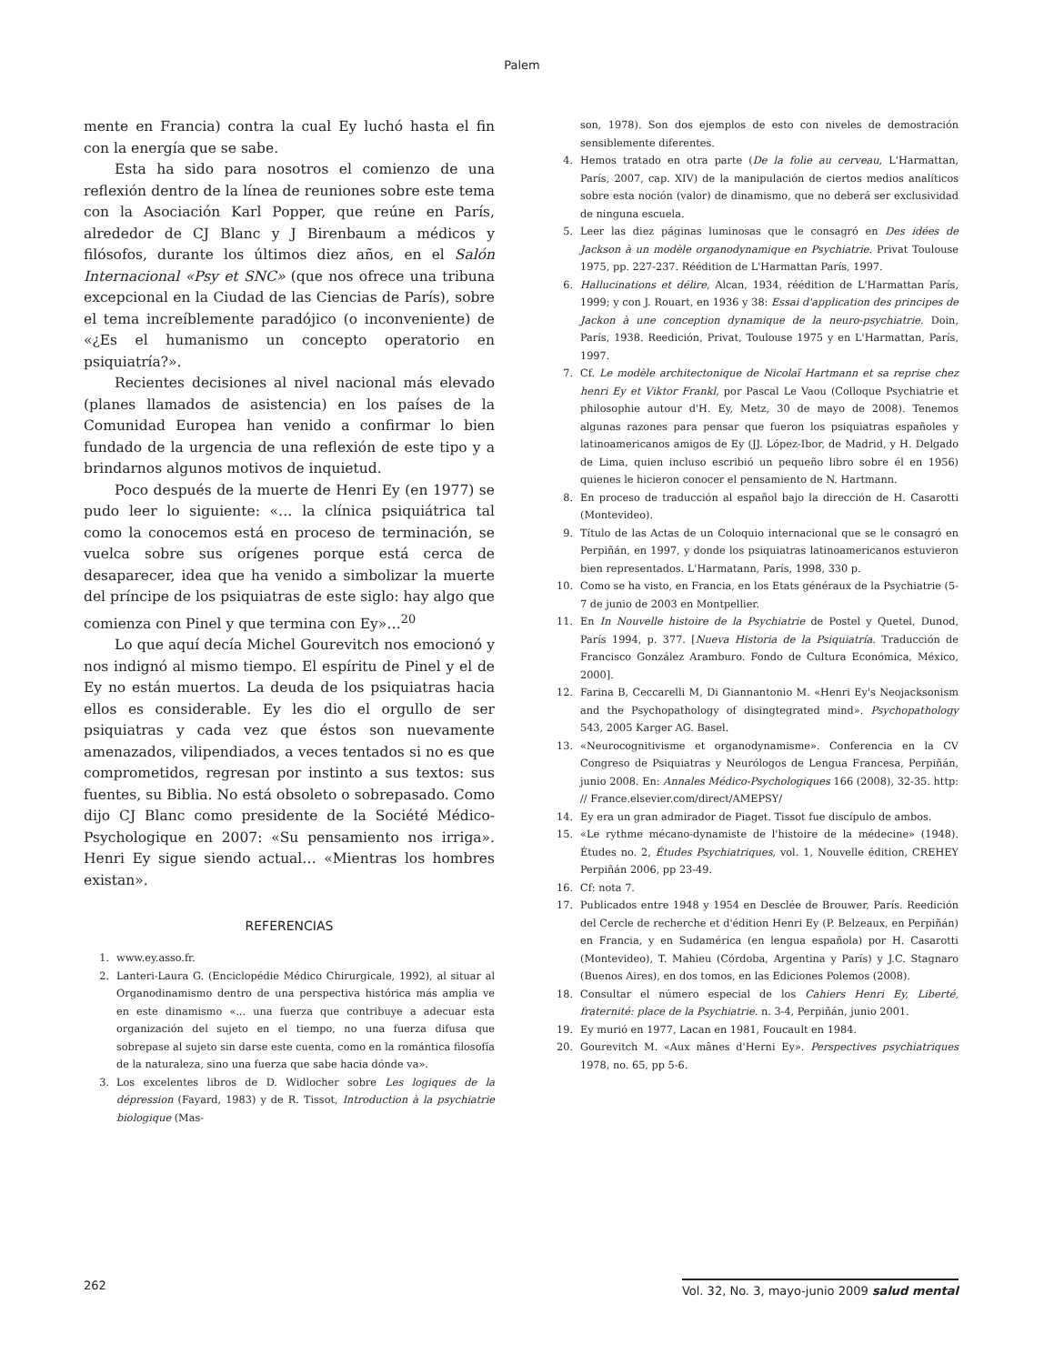Palem
mente en Francia) contra la cual Ey luchó hasta el fin con la energía que se sabe.
Esta ha sido para nosotros el comienzo de una reflexión dentro de la línea de reuniones sobre este tema con la Asociación Karl Popper, que reúne en París, alrededor de CJ Blanc y J Birenbaum a médicos y filósofos, durante los últimos diez años, en el Salón Internacional «Psy et SNC» (que nos ofrece una tribuna excepcional en la Ciudad de las Ciencias de París), sobre el tema increíblemente paradójico (o inconveniente) de «¿Es el humanismo un concepto operatorio en psiquiatría?».
Recientes decisiones al nivel nacional más elevado (planes llamados de asistencia) en los países de la Comunidad Europea han venido a confirmar lo bien fundado de la urgencia de una reflexión de este tipo y a brindarnos algunos motivos de inquietud.
Poco después de la muerte de Henri Ey (en 1977) se pudo leer lo siguiente: «… la clínica psiquiátrica tal como la conocemos está en proceso de terminación, se vuelca sobre sus orígenes porque está cerca de desaparecer, idea que ha venido a simbolizar la muerte del príncipe de los psiquiatras de este siglo: hay algo que comienza con Pinel y que termina con Ey»…<sup>20</sup>
Lo que aquí decía Michel Gourevitch nos emocionó y nos indignó al mismo tiempo. El espíritu de Pinel y el de Ey no están muertos. La deuda de los psiquiatras hacia ellos es considerable. Ey les dio el orgullo de ser psiquiatras y cada vez que éstos son nuevamente amenazados, vilipendiados, a veces tentados si no es que comprometidos, regresan por instinto a sus textos: sus fuentes, su Biblia. No está obsoleto o sobrepasado. Como dijo CJ Blanc como presidente de la Société Médico-Psychologique en 2007: «Su pensamiento nos irriga». Henri Ey sigue siendo actual… «Mientras los hombres existan».
REFERENCIAS
1. www.ey.asso.fr.
2. Lanteri-Laura G. (Enciclopédie Médico Chirurgicale, 1992), al situar al Organodinamismo dentro de una perspectiva histórica más amplia ve en este dinamismo «... una fuerza que contribuye a adecuar esta organización del sujeto en el tiempo, no una fuerza difusa que sobrepase al sujeto sin darse este cuenta, como en la romántica filosofía de la naturaleza, sino una fuerza que sabe hacia dónde va».
3. Los excelentes libros de D. Widlocher sobre Les logiques de la dépression (Fayard, 1983) y de R. Tissot, Introduction à la psychiatrie biologique (Mas-
son, 1978). Son dos ejemplos de esto con niveles de demostración sensiblemente diferentes.
4. Hemos tratado en otra parte (De la folie au cerveau, L'Harmattan, París, 2007, cap. XIV) de la manipulación de ciertos medios analíticos sobre esta noción (valor) de dinamismo, que no deberá ser exclusividad de ninguna escuela.
5. Leer las diez páginas luminosas que le consagró en Des idées de Jackson à un modèle organodynamique en Psychiatrie. Privat Toulouse 1975, pp. 227-237. Réédition de L'Harmattan París, 1997.
6. Hallucinations et délire, Alcan, 1934, réédition de L'Harmattan París, 1999; y con J. Rouart, en 1936 y 38: Essai d'application des principes de Jackon à une conception dynamique de la neuro-psychiatrie. Doin, París, 1938. Reedición, Privat, Toulouse 1975 y en L'Harmattan, París, 1997.
7. Cf. Le modèle architectonique de Nicolaï Hartmann et sa reprise chez henri Ey et Viktor Frankl, por Pascal Le Vaou (Colloque Psychiatrie et philosophie autour d'H. Ey, Metz, 30 de mayo de 2008). Tenemos algunas razones para pensar que fueron los psiquiatras españoles y latinoamericanos amigos de Ey (JJ. López-Ibor, de Madrid, y H. Delgado de Lima, quien incluso escribió un pequeño libro sobre él en 1956) quienes le hicieron conocer el pensamiento de N. Hartmann.
8. En proceso de traducción al español bajo la dirección de H. Casarotti (Montevideo).
9. Título de las Actas de un Coloquio internacional que se le consagró en Perpiñán, en 1997, y donde los psiquiatras latinoamericanos estuvieron bien representados. L'Harmatann, París, 1998, 330 p.
10. Como se ha visto, en Francia, en los Etats généraux de la Psychiatrie (5-7 de junio de 2003 en Montpellier.
11. En In Nouvelle histoire de la Psychiatrie de Postel y Quetel, Dunod, París 1994, p. 377. [Nueva Historia de la Psiquiatría. Traducción de Francisco González Aramburo. Fondo de Cultura Económica, México, 2000].
12. Farina B, Ceccarelli M, Di Giannantonio M. «Henri Ey's Neojacksonism and the Psychopathology of disingtegrated mind». Psychopathology 543, 2005 Karger AG. Basel.
13. «Neurocognitivisme et organodynamisme». Conferencia en la CV Congreso de Psiquiatras y Neurólogos de Lengua Francesa, Perpiñán, junio 2008. En: Annales Médico-Psychologiques 166 (2008), 32-35. http: // France.elsevier.com/direct/AMEPSY/
14. Ey era un gran admirador de Piaget. Tissot fue discípulo de ambos.
15. «Le rythme mécano-dynamiste de l'histoire de la médecine» (1948). Études no. 2, Études Psychiatriques, vol. 1, Nouvelle édition, CREHEY Perpiñán 2006, pp 23-49.
16. Cf: nota 7.
17. Publicados entre 1948 y 1954 en Desclée de Brouwer, París. Reedición del Cercle de recherche et d'édition Henri Ey (P. Belzeaux, en Perpiñán) en Francia, y en Sudamérica (en lengua española) por H. Casarotti (Montevideo), T. Mahieu (Córdoba, Argentina y París) y J.C. Stagnaro (Buenos Aires), en dos tomos, en las Ediciones Polemos (2008).
18. Consultar el número especial de los Cahiers Henri Ey, Liberté, fraternité: place de la Psychiatrie. n. 3-4, Perpiñán, junio 2001.
19. Ey murió en 1977, Lacan en 1981, Foucault en 1984.
20. Gourevitch M. «Aux mânes d'Herni Ey». Perspectives psychiatriques 1978, no. 65, pp 5-6.
262 Vol. 32, No. 3, mayo-junio 2009 salud mental